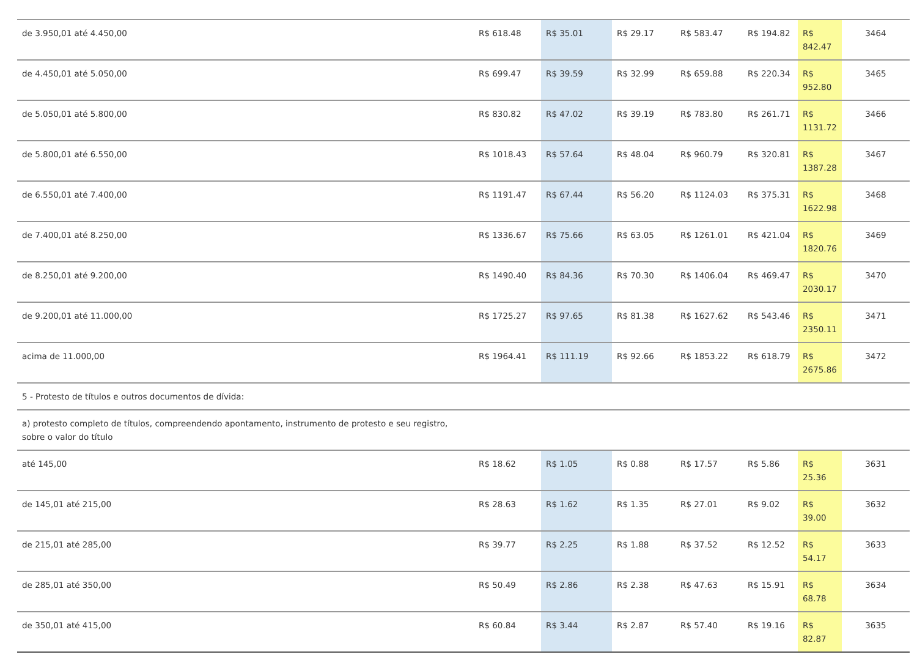| de 3.950,01 até 4.450,00 | R$ 618.48 | R$ 35.01 | R$ 29.17 | R$ 583.47 | R$ 194.82 | R$ 842.47 | 3464 |
| de 4.450,01 até 5.050,00 | R$ 699.47 | R$ 39.59 | R$ 32.99 | R$ 659.88 | R$ 220.34 | R$ 952.80 | 3465 |
| de 5.050,01 até 5.800,00 | R$ 830.82 | R$ 47.02 | R$ 39.19 | R$ 783.80 | R$ 261.71 | R$ 1131.72 | 3466 |
| de 5.800,01 até 6.550,00 | R$ 1018.43 | R$ 57.64 | R$ 48.04 | R$ 960.79 | R$ 320.81 | R$ 1387.28 | 3467 |
| de 6.550,01 até 7.400,00 | R$ 1191.47 | R$ 67.44 | R$ 56.20 | R$ 1124.03 | R$ 375.31 | R$ 1622.98 | 3468 |
| de 7.400,01 até 8.250,00 | R$ 1336.67 | R$ 75.66 | R$ 63.05 | R$ 1261.01 | R$ 421.04 | R$ 1820.76 | 3469 |
| de 8.250,01 até 9.200,00 | R$ 1490.40 | R$ 84.36 | R$ 70.30 | R$ 1406.04 | R$ 469.47 | R$ 2030.17 | 3470 |
| de 9.200,01 até 11.000,00 | R$ 1725.27 | R$ 97.65 | R$ 81.38 | R$ 1627.62 | R$ 543.46 | R$ 2350.11 | 3471 |
| acima de 11.000,00 | R$ 1964.41 | R$ 111.19 | R$ 92.66 | R$ 1853.22 | R$ 618.79 | R$ 2675.86 | 3472 |
| 5 - Protesto de títulos e outros documentos de dívida: | | | | | | | |
| a) protesto completo de títulos, compreendendo apontamento, instrumento de protesto e seu registro, sobre o valor do título | | | | | | | |
| até 145,00 | R$ 18.62 | R$ 1.05 | R$ 0.88 | R$ 17.57 | R$ 5.86 | R$ 25.36 | 3631 |
| de 145,01 até 215,00 | R$ 28.63 | R$ 1.62 | R$ 1.35 | R$ 27.01 | R$ 9.02 | R$ 39.00 | 3632 |
| de 215,01 até 285,00 | R$ 39.77 | R$ 2.25 | R$ 1.88 | R$ 37.52 | R$ 12.52 | R$ 54.17 | 3633 |
| de 285,01 até 350,00 | R$ 50.49 | R$ 2.86 | R$ 2.38 | R$ 47.63 | R$ 15.91 | R$ 68.78 | 3634 |
| de 350,01 até 415,00 | R$ 60.84 | R$ 3.44 | R$ 2.87 | R$ 57.40 | R$ 19.16 | R$ 82.87 | 3635 |